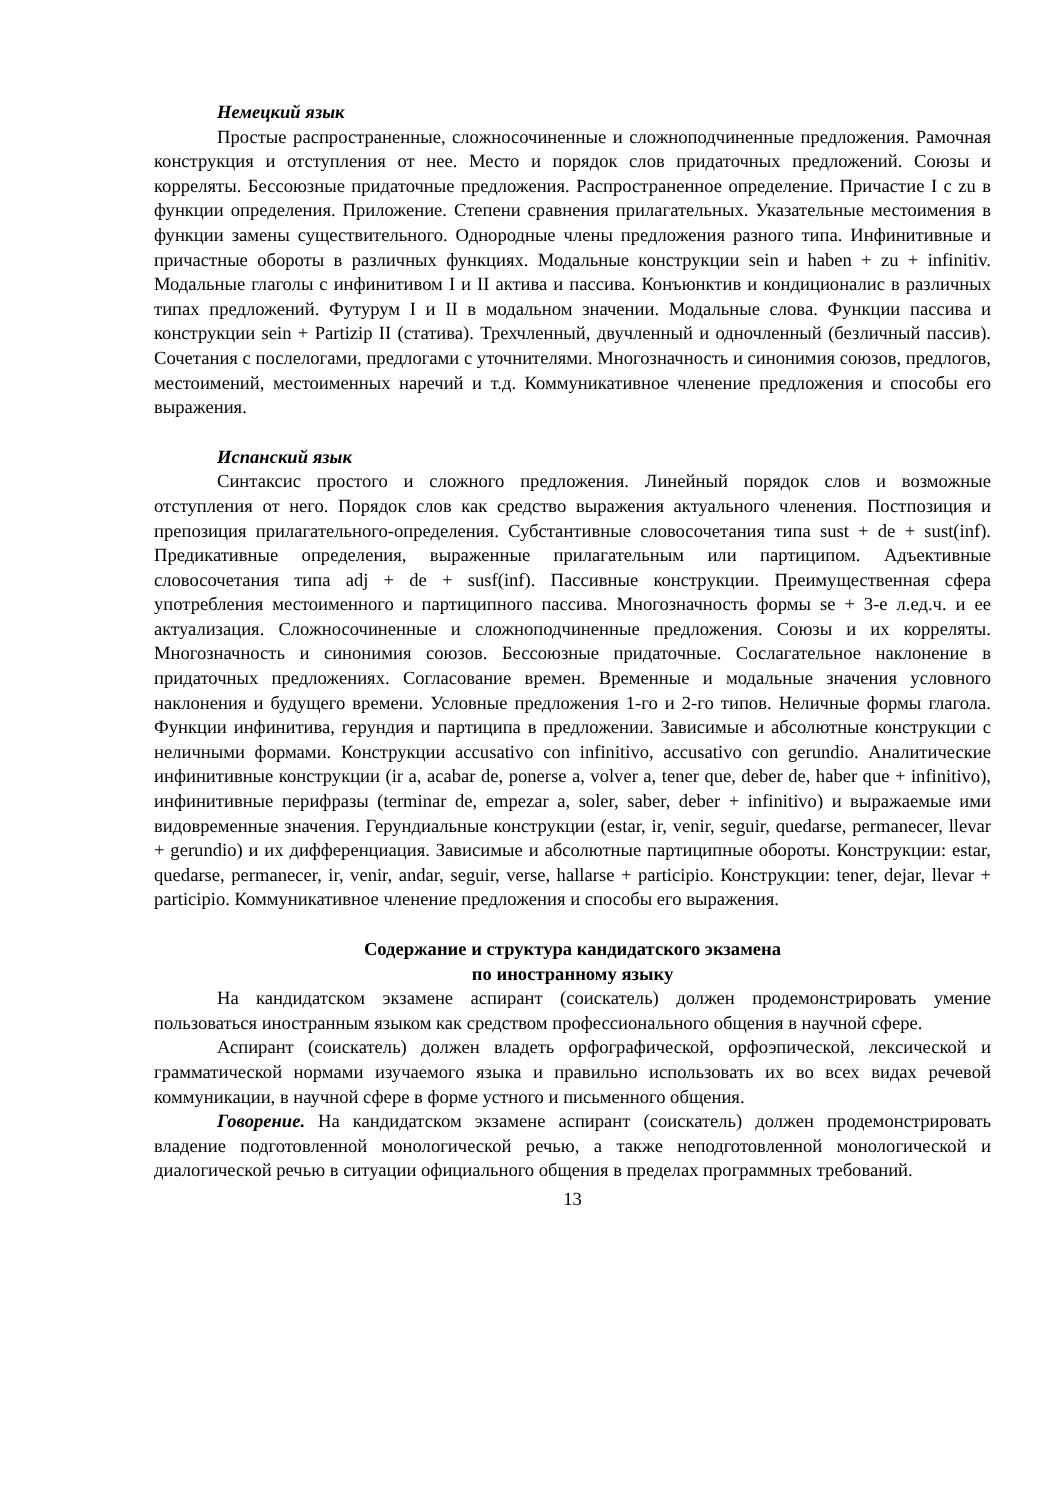Немецкий язык
Простые распространенные, сложносочиненные и сложноподчиненные предложения. Рамочная конструкция и отступления от нее. Место и порядок слов придаточных предложений. Союзы и корреляты. Бессоюзные придаточные предложения. Распространенное определение. Причастие I с zu в функции определения. Приложение. Степени сравнения прилагательных. Указательные местоимения в функции замены существительного. Однородные члены предложения разного типа. Инфинитивные и причастные обороты в различных функциях. Модальные конструкции sein и haben + zu + infinitiv. Модальные глаголы с инфинитивом I и II актива и пассива. Конъюнктив и кондиционалис в различных типах предложений. Футурум I и II в модальном значении. Модальные слова. Функции пассива и конструкции sein + Partizip II (статива). Трехчленный, двучленный и одночленный (безличный пассив). Сочетания с послелогами, предлогами с уточнителями. Многозначность и синонимия союзов, предлогов, местоимений, местоименных наречий и т.д. Коммуникативное членение предложения и способы его выражения.
Испанский язык
Синтаксис простого и сложного предложения. Линейный порядок слов и возможные отступления от него. Порядок слов как средство выражения актуального членения. Постпозиция и препозиция прилагательного-определения. Субстантивные словосочетания типа sust + de + sust(inf). Предикативные определения, выраженные прилагательным или партиципом. Адъективные словосочетания типа adj + de + susf(inf). Пассивные конструкции. Преимущественная сфера употребления местоименного и партиципного пассива. Многозначность формы se + 3-е л.ед.ч. и ее актуализация. Сложносочиненные и сложноподчиненные предложения. Союзы и их корреляты. Многозначность и синонимия союзов. Бессоюзные придаточные. Сослагательное наклонение в придаточных предложениях. Согласование времен. Временные и модальные значения условного наклонения и будущего времени. Условные предложения 1-го и 2-го типов. Неличные формы глагола. Функции инфинитива, герундия и партиципа в предложении. Зависимые и абсолютные конструкции с неличными формами. Конструкции accusativo con infinitivo, accusativo con gerundio. Аналитические инфинитивные конструкции (ir a, acabar de, ponerse a, volver a, tener que, deber de, haber que + infinitivo), инфинитивные перифразы (terminar de, empezar a, soler, saber, deber + infinitivo) и выражаемые ими видовременные значения. Герундиальные конструкции (estar, ir, venir, seguir, quedarse, permanecer, llevar + gerundio) и их дифференциация. Зависимые и абсолютные партиципные обороты. Конструкции: estar, quedarse, permanecer, ir, venir, andar, seguir, verse, hallarse + participio. Конструкции: tener, dejar, llevar + participio. Коммуникативное членение предложения и способы его выражения.
Содержание и структура кандидатского экзамена
по иностранному языку
На кандидатском экзамене аспирант (соискатель) должен продемонстрировать умение пользоваться иностранным языком как средством профессионального общения в научной сфере.
Аспирант (соискатель) должен владеть орфографической, орфоэпической, лексической и грамматической нормами изучаемого языка и правильно использовать их во всех видах речевой коммуникации, в научной сфере в форме устного и письменного общения.
Говорение. На кандидатском экзамене аспирант (соискатель) должен продемонстрировать владение подготовленной монологической речью, а также неподготовленной монологической и диалогической речью в ситуации официального общения в пределах программных требований.
13